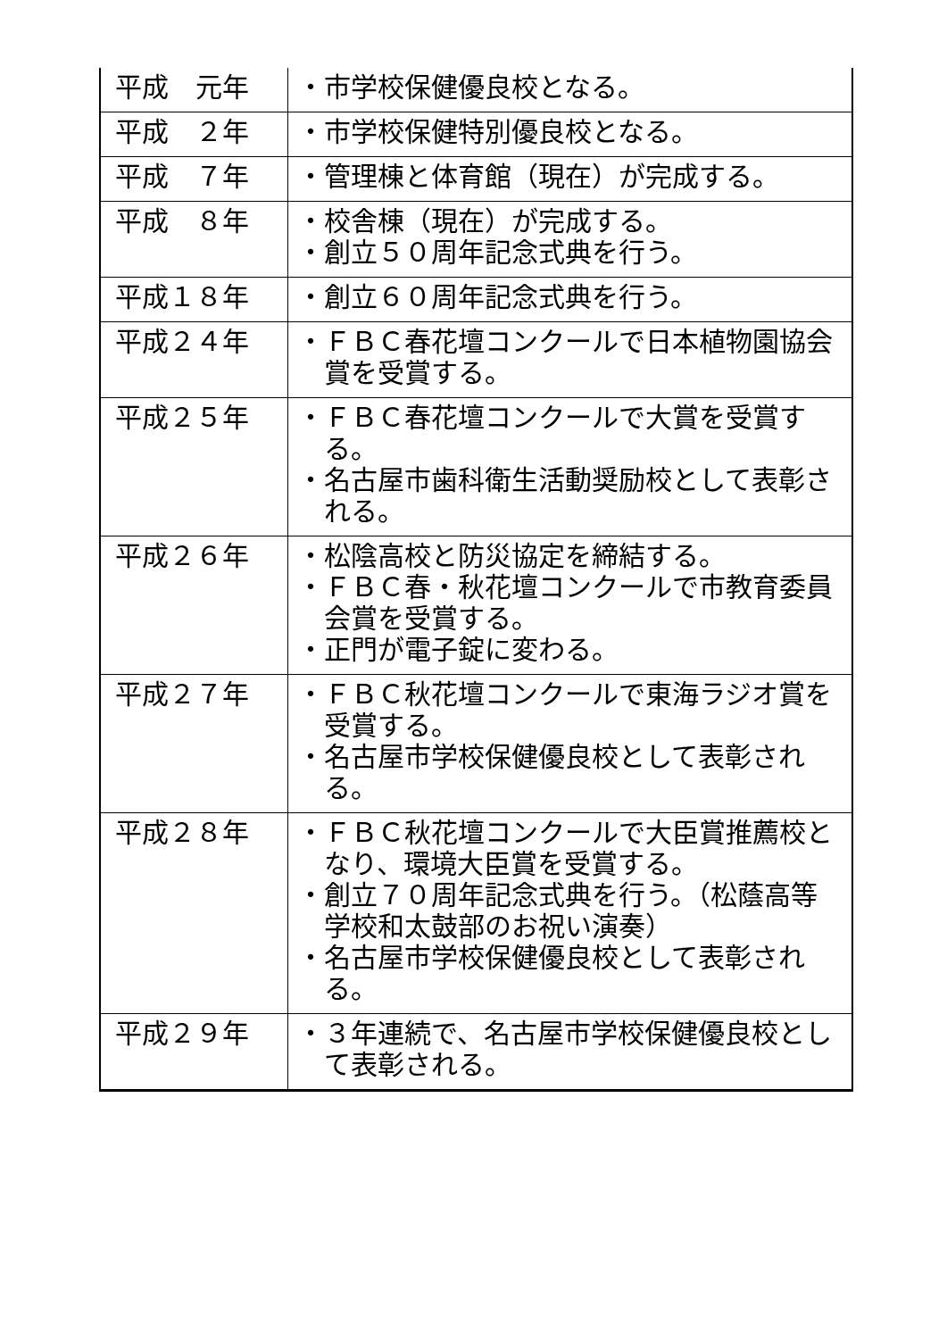| 平成 元年 | ・市学校保健優良校となる。 |
| 平成 ２年 | ・市学校保健特別優良校となる。 |
| 平成 ７年 | ・管理棟と体育館（現在）が完成する。 |
| 平成 ８年 | ・校舎棟（現在）が完成する。 ・創立５０周年記念式典を行う。 |
| 平成１８年 | ・創立６０周年記念式典を行う。 |
| 平成２４年 | ・ＦＢＣ春花壇コンクールで日本植物園協会賞を受賞する。 |
| 平成２５年 | ・ＦＢＣ春花壇コンクールで大賞を受賞する。 ・名古屋市歯科衛生活動奨励校として表彰される。 |
| 平成２６年 | ・松陰高校と防災協定を締結する。 ・ＦＢＣ春・秋花壇コンクールで市教育委員会賞を受賞する。 ・正門が電子錠に変わる。 |
| 平成２７年 | ・ＦＢＣ秋花壇コンクールで東海ラジオ賞を受賞する。 ・名古屋市学校保健優良校として表彰される。 |
| 平成２８年 | ・ＦＢＣ秋花壇コンクールで大臣賞推薦校となり、環境大臣賞を受賞する。 ・創立７０周年記念式典を行う。（松蔭高等学校和太鼓部のお祝い演奏） ・名古屋市学校保健優良校として表彰される。 |
| 平成２９年 | ・３年連続で、名古屋市学校保健優良校として表彰される。 |